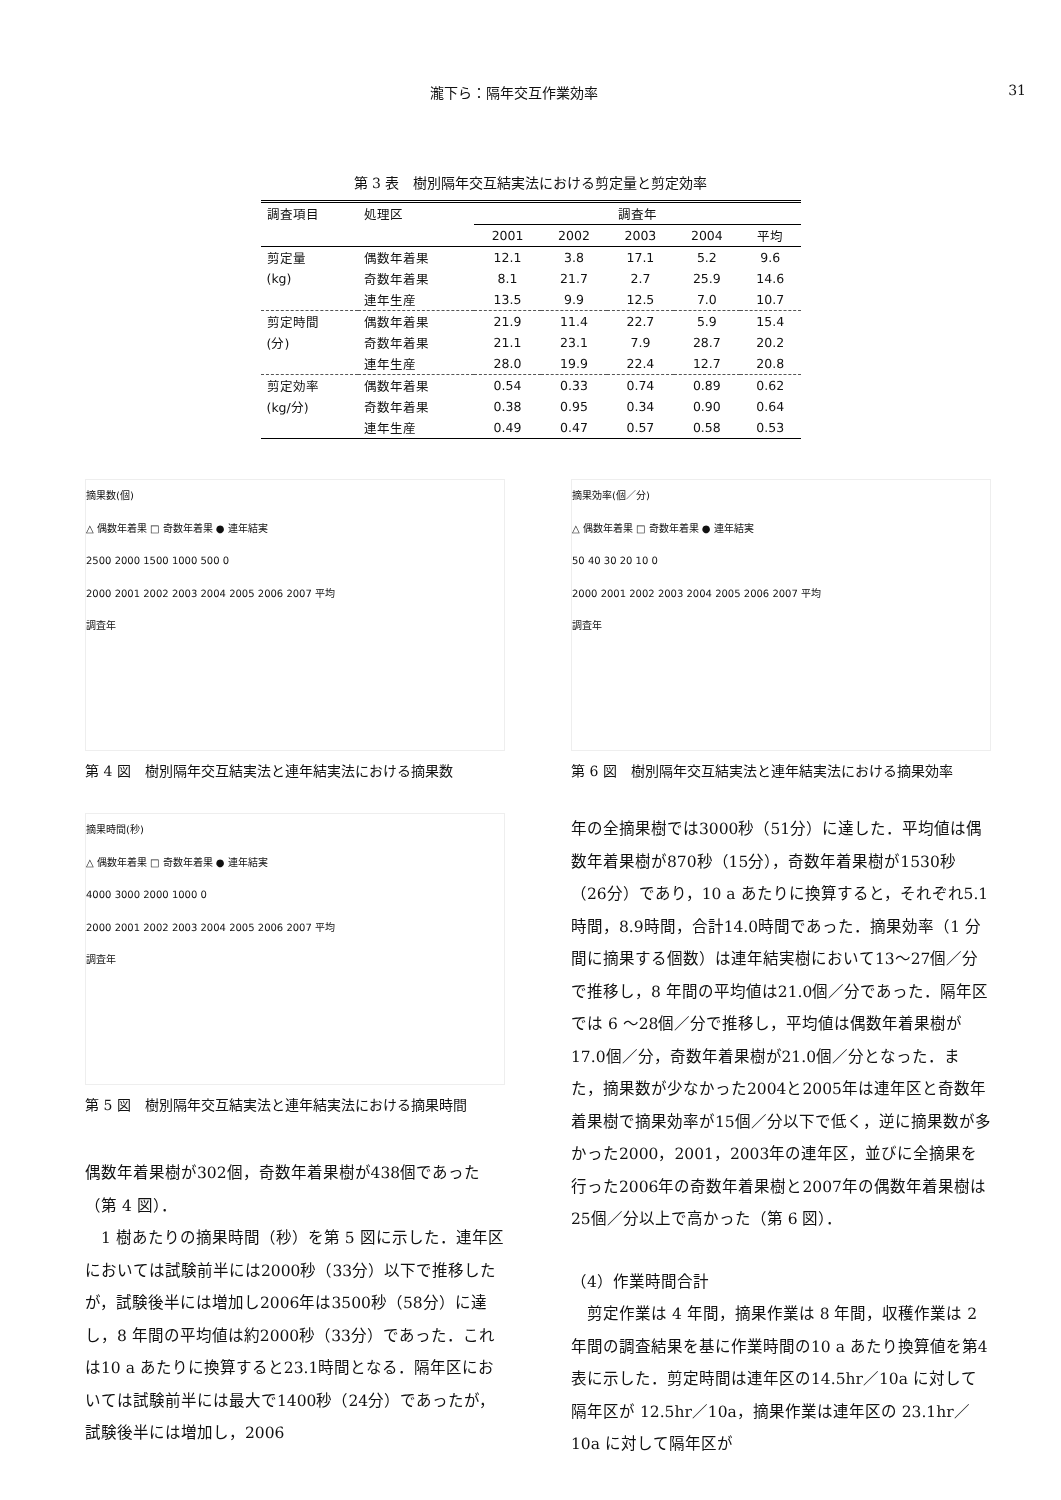瀧下ら：隔年交互作業効率 31
第 3 表　樹別隔年交互結実法における剪定量と剪定効率
| 調査項目 | 処理区 | 調査年 | | | | |
| --- | --- | --- | --- | --- | --- | --- |
| | | 2001 | 2002 | 2003 | 2004 | 平均 |
| 剪定量 | 偶数年着果 | 12.1 | 3.8 | 17.1 | 5.2 | 9.6 |
| (kg) | 奇数年着果 | 8.1 | 21.7 | 2.7 | 25.9 | 14.6 |
| | 連年生産 | 13.5 | 9.9 | 12.5 | 7.0 | 10.7 |
| 剪定時間 | 偶数年着果 | 21.9 | 11.4 | 22.7 | 5.9 | 15.4 |
| (分) | 奇数年着果 | 21.1 | 23.1 | 7.9 | 28.7 | 20.2 |
| | 連年生産 | 28.0 | 19.9 | 22.4 | 12.7 | 20.8 |
| 剪定効率 | 偶数年着果 | 0.54 | 0.33 | 0.74 | 0.89 | 0.62 |
| (kg/分) | 奇数年着果 | 0.38 | 0.95 | 0.34 | 0.90 | 0.64 |
| | 連年生産 | 0.49 | 0.47 | 0.57 | 0.58 | 0.53 |
摘果数(個)
△ 偶数年着果 □ 奇数年着果 ● 連年結実
2500 2000 1500 1000 500 0
2000 2001 2002 2003 2004 2005 2006 2007 平均
調査年
第 4 図　樹別隔年交互結実法と連年結実法における摘果数
摘果時間(秒)
△ 偶数年着果 □ 奇数年着果 ● 連年結実
4000 3000 2000 1000 0
2000 2001 2002 2003 2004 2005 2006 2007 平均
調査年
第 5 図　樹別隔年交互結実法と連年結実法における摘果時間
偶数年着果樹が302個，奇数年着果樹が438個であった（第 4 図）．
　1 樹あたりの摘果時間（秒）を第 5 図に示した．連年区においては試験前半には2000秒（33分）以下で推移したが，試験後半には増加し2006年は3500秒（58分）に達し，8 年間の平均値は約2000秒（33分）であった．これは10 a あたりに換算すると23.1時間となる．隔年区においては試験前半には最大で1400秒（24分）であったが，試験後半には増加し，2006
摘果効率(個／分)
△ 偶数年着果 □ 奇数年着果 ● 連年結実
50 40 30 20 10 0
2000 2001 2002 2003 2004 2005 2006 2007 平均
調査年
第 6 図　樹別隔年交互結実法と連年結実法における摘果効率
年の全摘果樹では3000秒（51分）に達した．平均値は偶数年着果樹が870秒（15分），奇数年着果樹が1530秒（26分）であり，10 a あたりに換算すると，それぞれ5.1時間，8.9時間，合計14.0時間であった．摘果効率（1 分間に摘果する個数）は連年結実樹において13～27個／分で推移し，8 年間の平均値は21.0個／分であった．隔年区では 6 ～28個／分で推移し，平均値は偶数年着果樹が17.0個／分，奇数年着果樹が21.0個／分となった．また，摘果数が少なかった2004と2005年は連年区と奇数年着果樹で摘果効率が15個／分以下で低く，逆に摘果数が多かった2000，2001，2003年の連年区，並びに全摘果を行った2006年の奇数年着果樹と2007年の偶数年着果樹は25個／分以上で高かった（第 6 図）．
（4）作業時間合計
　剪定作業は 4 年間，摘果作業は 8 年間，収穫作業は 2 年間の調査結果を基に作業時間の10 a あたり換算値を第4表に示した．剪定時間は連年区の14.5hr／10a に対して隔年区が 12.5hr／10a，摘果作業は連年区の 23.1hr／10a に対して隔年区が